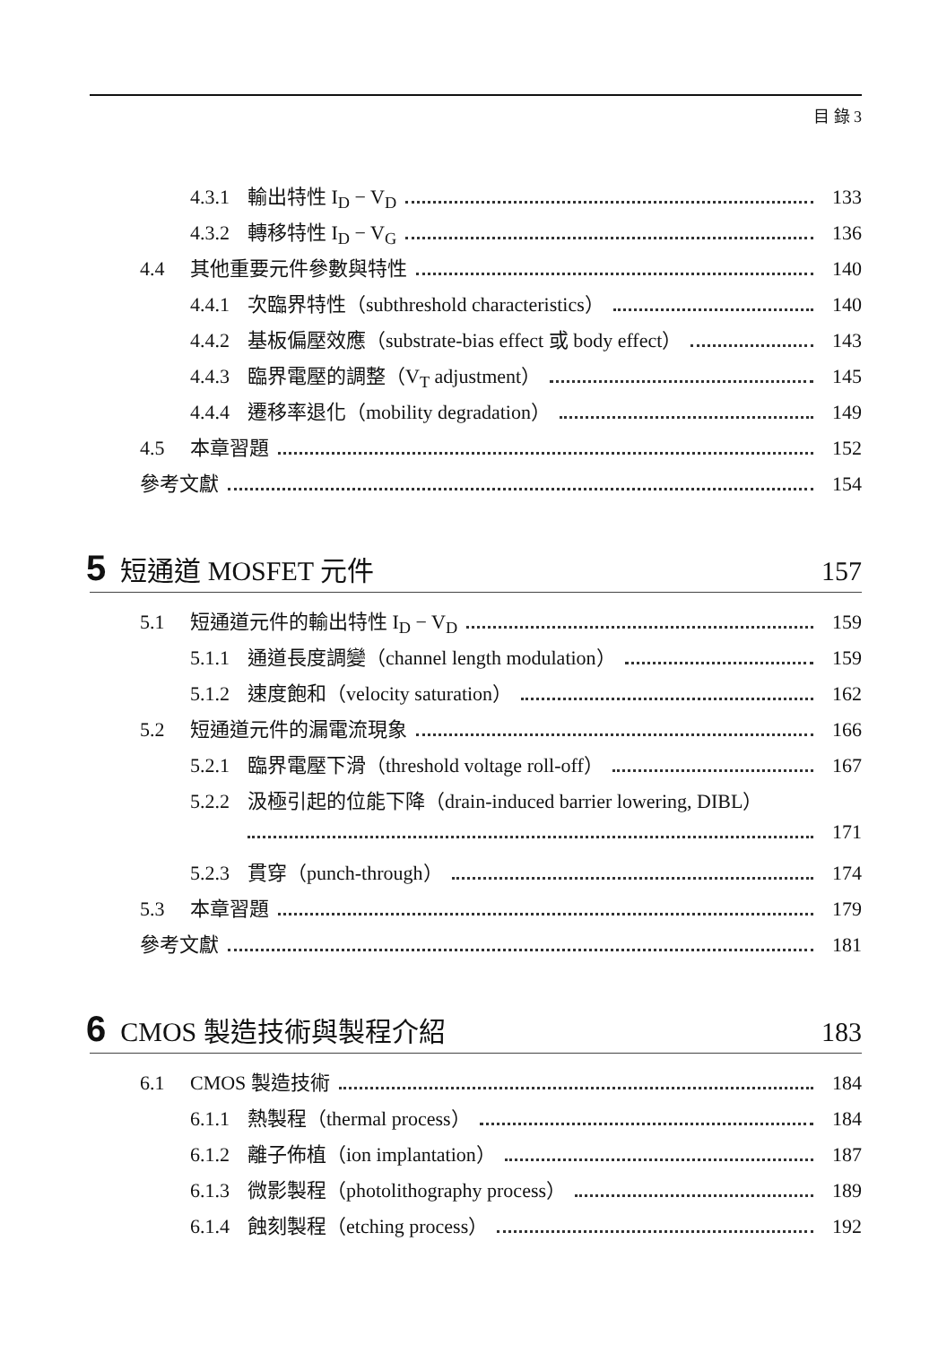目 錄 3
4.3.1 輸出特性 I<sub>D</sub> − V<sub>D</sub> 133
4.3.2 轉移特性 I<sub>D</sub> − V<sub>G</sub> 136
4.4 其他重要元件參數與特性 140
4.4.1 次臨界特性（subthreshold characteristics） 140
4.4.2 基板偏壓效應（substrate-bias effect 或 body effect） 143
4.4.3 臨界電壓的調整（V<sub>T</sub> adjustment） 145
4.4.4 遷移率退化（mobility degradation） 149
4.5 本章習題 152
參考文獻 154
5 短通道 MOSFET 元件 157
5.1 短通道元件的輸出特性 I<sub>D</sub> − V<sub>D</sub> 159
5.1.1 通道長度調變（channel length modulation） 159
5.1.2 速度飽和（velocity saturation） 162
5.2 短通道元件的漏電流現象 166
5.2.1 臨界電壓下滑（threshold voltage roll-off） 167
5.2.2 汲極引起的位能下降（drain-induced barrier lowering, DIBL）
171
5.2.3 貫穿（punch-through） 174
5.3 本章習題 179
參考文獻 181
6 CMOS 製造技術與製程介紹 183
6.1 CMOS 製造技術 184
6.1.1 熱製程（thermal process） 184
6.1.2 離子佈植（ion implantation） 187
6.1.3 微影製程（photolithography process） 189
6.1.4 蝕刻製程（etching process） 192